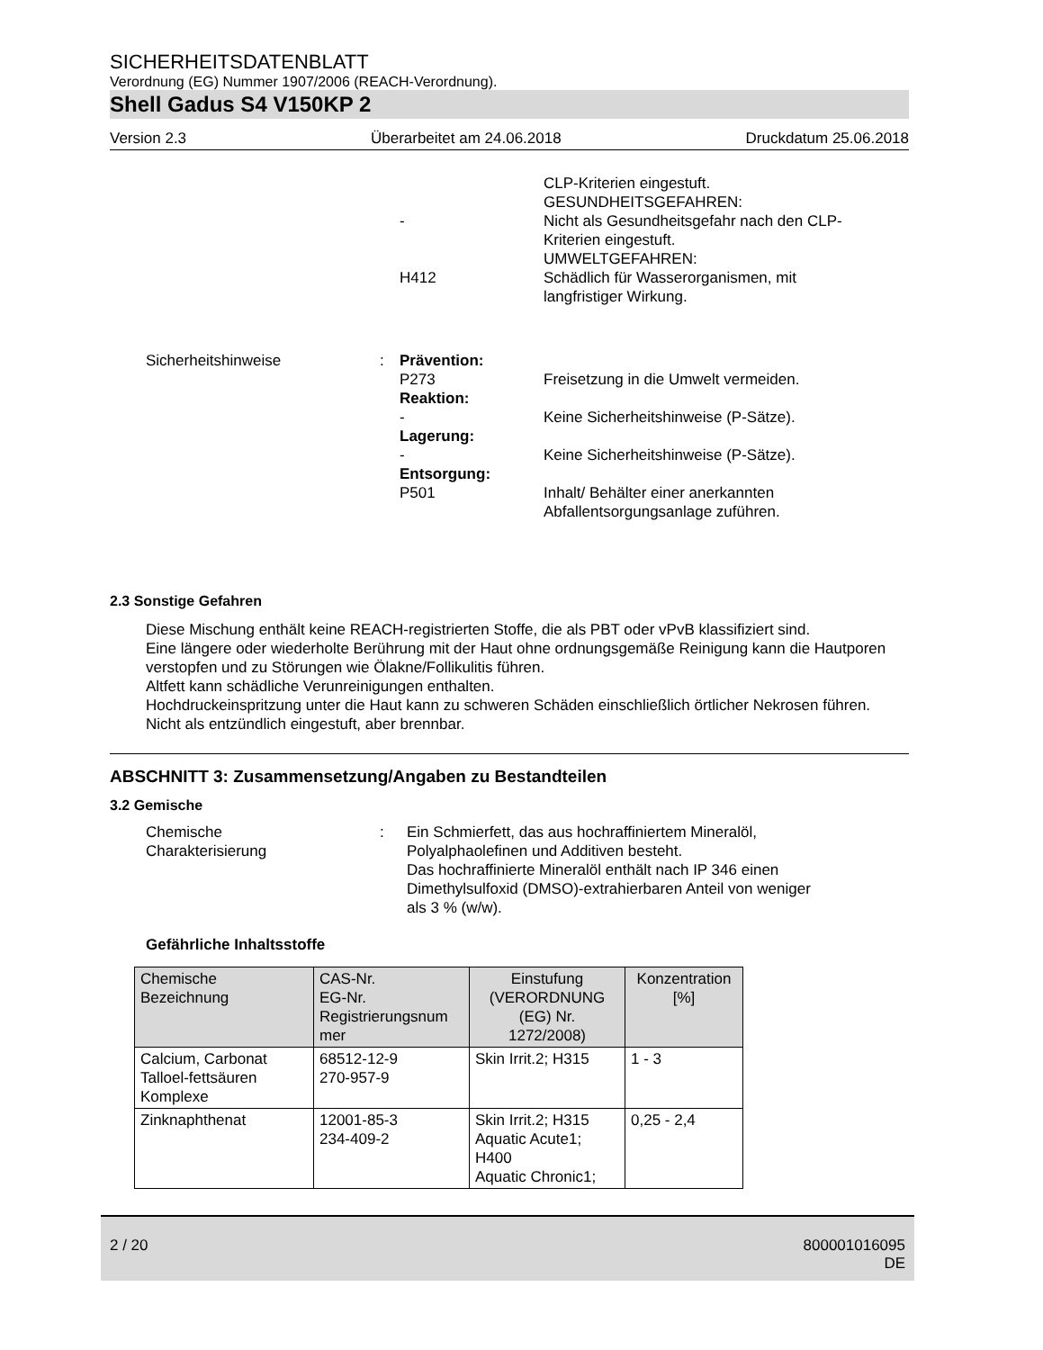SICHERHEITSDATENBLATT
Verordnung (EG) Nummer 1907/2006 (REACH-Verordnung).
Shell Gadus S4 V150KP 2
Version 2.3 Überarbeitet am 24.06.2018 Druckdatum 25.06.2018
CLP-Kriterien eingestuft.
GESUNDHEITSGEFAHREN:
- Nicht als Gesundheitsgefahr nach den CLP-
Kriterien eingestuft.
UMWELTGEFAHREN:
H412 Schädlich für Wasserorganismen, mit
langfristiger Wirkung.
Sicherheitshinweise : Prävention:
P273 Freisetzung in die Umwelt vermeiden.
Reaktion:
- Keine Sicherheitshinweise (P-Sätze).
Lagerung:
- Keine Sicherheitshinweise (P-Sätze).
Entsorgung:
P501 Inhalt/ Behälter einer anerkannten
Abfallentsorgungsanlage zuführen.
2.3 Sonstige Gefahren
Diese Mischung enthält keine REACH-registrierten Stoffe, die als PBT oder vPvB klassifiziert sind.
Eine längere oder wiederholte Berührung mit der Haut ohne ordnungsgemäße Reinigung kann die Hautporen verstopfen und zu Störungen wie Ölakne/Follikulitis führen.
Altfett kann schädliche Verunreinigungen enthalten.
Hochdruckeinspritzung unter die Haut kann zu schweren Schäden einschließlich örtlicher Nekrosen führen.
Nicht als entzündlich eingestuft, aber brennbar.
ABSCHNITT 3: Zusammensetzung/Angaben zu Bestandteilen
3.2 Gemische
Chemische
Charakterisierung
: Ein Schmierfett, das aus hochraffiniertem Mineralöl,
Polyalphaolefinen und Additiven besteht.
Das hochraffinierte Mineralöl enthält nach IP 346 einen
Dimethylsulfoxid (DMSO)-extrahierbaren Anteil von weniger
als 3 % (w/w).
Gefährliche Inhaltsstoffe
| Chemische Bezeichnung | CAS-Nr. EG-Nr. Registrierungsnum mer | Einstufung (VERORDNUNG (EG) Nr. 1272/2008) | Konzentration [%] |
| --- | --- | --- | --- |
| Calcium, Carbonat Talloel-fettsäuren Komplexe | 68512-12-9 270-957-9 | Skin Irrit.2; H315 | 1 - 3 |
| Zinknaphthenat | 12001-85-3 234-409-2 | Skin Irrit.2; H315 Aquatic Acute1; H400 Aquatic Chronic1; | 0,25 - 2,4 |
2 / 20 800001016095
DE